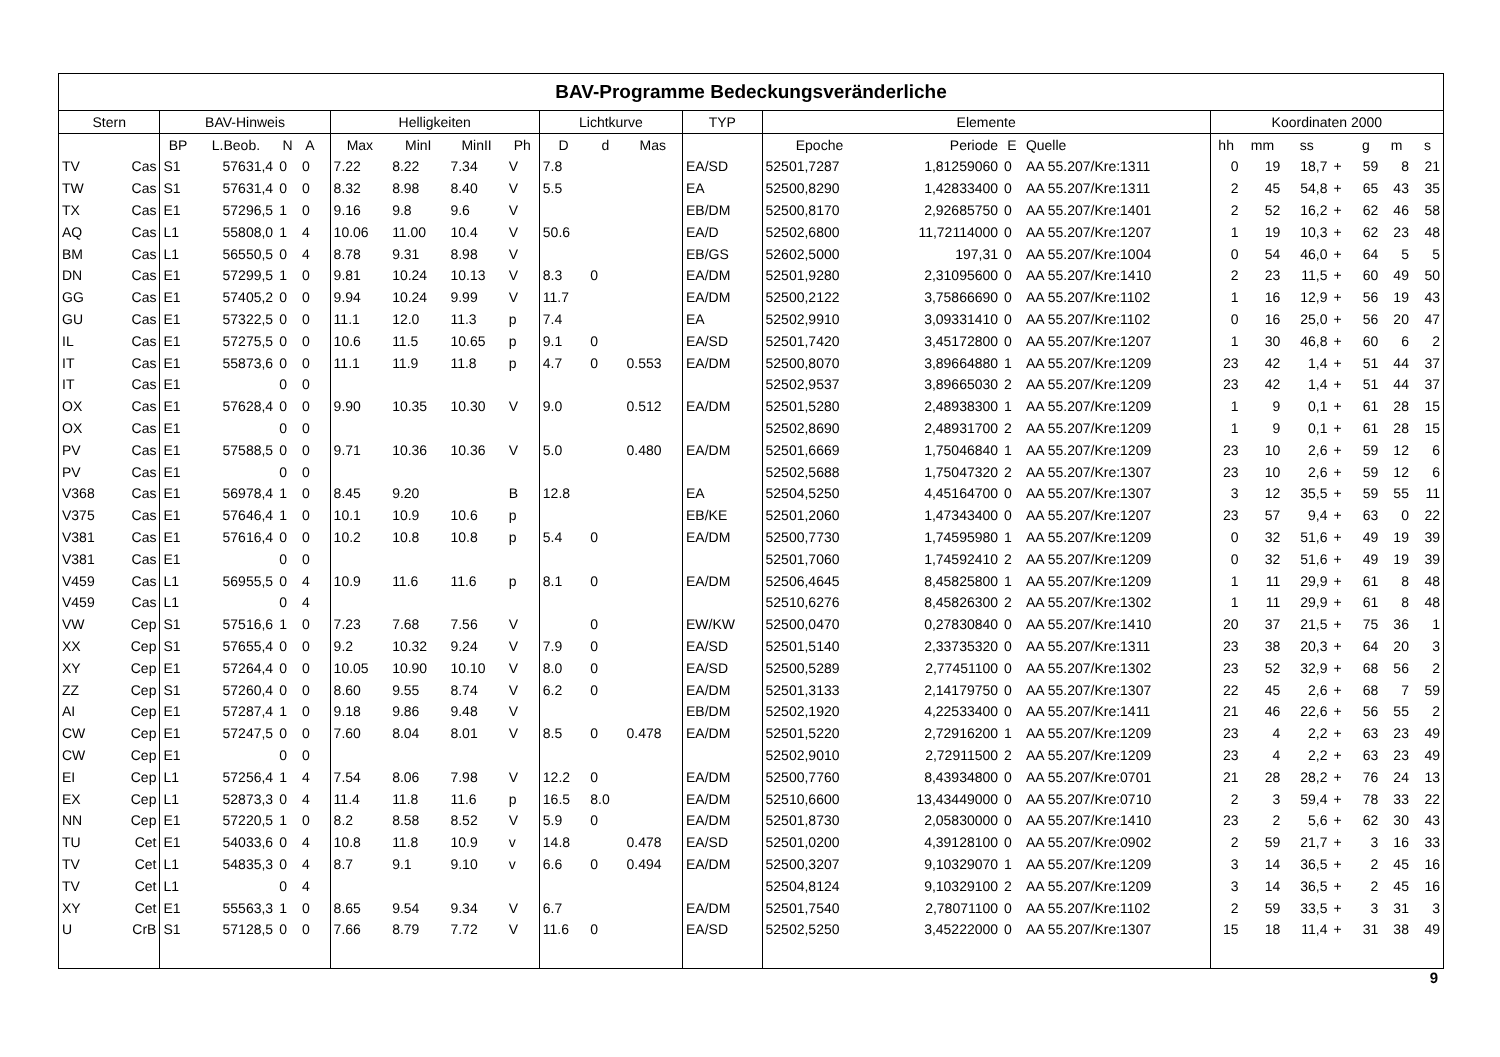| BAV-Programme Bedeckungsveränderliche | | | | | | | | | | | | | | | | | | | | | | | | | |
| --- | --- | --- | --- | --- | --- | --- | --- | --- | --- | --- | --- | --- | --- | --- | --- | --- | --- | --- | --- | --- | --- | --- | --- | --- | --- |
| Stern | | BAV-Hinweis | | | | | Helligkeiten | | | | Lichtkurve | | | TYP | Elemente | | | | Koordinaten 2000 | | | | | | |
| | | BP | L.Beob. | N | A | | Max | MinI | MinII | Ph | D | d | Mas | | Epoche | Periode | E | Quelle | hh | mm | ss | | g | m | s |
| TV | Cas | S1 | 57631,4 | 0 | 0 | | 7.22 | 8.22 | 7.34 | V | 7.8 | | | EA/SD | 52501,7287 | 1,81259060 | 0 | AA 55.207/Kre:1311 | 0 | 19 | 18,7 | + | 59 | 8 | 21 |
| TW | Cas | S1 | 57631,4 | 0 | 0 | | 8.32 | 8.98 | 8.40 | V | 5.5 | | | EA | 52500,8290 | 1,42833400 | 0 | AA 55.207/Kre:1311 | 2 | 45 | 54,8 | + | 65 | 43 | 35 |
| TX | Cas | E1 | 57296,5 | 1 | 0 | | 9.16 | 9.8 | 9.6 | V | | | | EB/DM | 52500,8170 | 2,92685750 | 0 | AA 55.207/Kre:1401 | 2 | 52 | 16,2 | + | 62 | 46 | 58 |
| AQ | Cas | L1 | 55808,0 | 1 | 4 | | 10.06 | 11.00 | 10.4 | V | 50.6 | | | EA/D | 52502,6800 | 11,72114000 | 0 | AA 55.207/Kre:1207 | 1 | 19 | 10,3 | + | 62 | 23 | 48 |
| BM | Cas | L1 | 56550,5 | 0 | 4 | | 8.78 | 9.31 | 8.98 | V | | | | EB/GS | 52602,5000 | 197,31 | 0 | AA 55.207/Kre:1004 | 0 | 54 | 46,0 | + | 64 | 5 | 5 |
| DN | Cas | E1 | 57299,5 | 1 | 0 | | 9.81 | 10.24 | 10.13 | V | 8.3 | 0 | | EA/DM | 52501,9280 | 2,31095600 | 0 | AA 55.207/Kre:1410 | 2 | 23 | 11,5 | + | 60 | 49 | 50 |
| GG | Cas | E1 | 57405,2 | 0 | 0 | | 9.94 | 10.24 | 9.99 | V | 11.7 | | | EA/DM | 52500,2122 | 3,75866690 | 0 | AA 55.207/Kre:1102 | 1 | 16 | 12,9 | + | 56 | 19 | 43 |
| GU | Cas | E1 | 57322,5 | 0 | 0 | | 11.1 | 12.0 | 11.3 | p | 7.4 | | | EA | 52502,9910 | 3,09331410 | 0 | AA 55.207/Kre:1102 | 0 | 16 | 25,0 | + | 56 | 20 | 47 |
| IL | Cas | E1 | 57275,5 | 0 | 0 | | 10.6 | 11.5 | 10.65 | p | 9.1 | 0 | | EA/SD | 52501,7420 | 3,45172800 | 0 | AA 55.207/Kre:1207 | 1 | 30 | 46,8 | + | 60 | 6 | 2 |
| IT | Cas | E1 | 55873,6 | 0 | 0 | | 11.1 | 11.9 | 11.8 | p | 4.7 | 0 | 0.553 | EA/DM | 52500,8070 | 3,89664880 | 1 | AA 55.207/Kre:1209 | 23 | 42 | 1,4 | + | 51 | 44 | 37 |
| IT | Cas | E1 | | 0 | 0 | | | | | | | | | | 52502,9537 | 3,89665030 | 2 | AA 55.207/Kre:1209 | 23 | 42 | 1,4 | + | 51 | 44 | 37 |
| OX | Cas | E1 | 57628,4 | 0 | 0 | | 9.90 | 10.35 | 10.30 | V | 9.0 | | 0.512 | EA/DM | 52501,5280 | 2,48938300 | 1 | AA 55.207/Kre:1209 | 1 | 9 | 0,1 | + | 61 | 28 | 15 |
| OX | Cas | E1 | | 0 | 0 | | | | | | | | | | 52502,8690 | 2,48931700 | 2 | AA 55.207/Kre:1209 | 1 | 9 | 0,1 | + | 61 | 28 | 15 |
| PV | Cas | E1 | 57588,5 | 0 | 0 | | 9.71 | 10.36 | 10.36 | V | 5.0 | | 0.480 | EA/DM | 52501,6669 | 1,75046840 | 1 | AA 55.207/Kre:1209 | 23 | 10 | 2,6 | + | 59 | 12 | 6 |
| PV | Cas | E1 | | 0 | 0 | | | | | | | | | | 52502,5688 | 1,75047320 | 2 | AA 55.207/Kre:1307 | 23 | 10 | 2,6 | + | 59 | 12 | 6 |
| V368 | Cas | E1 | 56978,4 | 1 | 0 | | 8.45 | 9.20 | | B | 12.8 | | | EA | 52504,5250 | 4,45164700 | 0 | AA 55.207/Kre:1307 | 3 | 12 | 35,5 | + | 59 | 55 | 11 |
| V375 | Cas | E1 | 57646,4 | 1 | 0 | | 10.1 | 10.9 | 10.6 | p | | | | EB/KE | 52501,2060 | 1,47343400 | 0 | AA 55.207/Kre:1207 | 23 | 57 | 9,4 | + | 63 | 0 | 22 |
| V381 | Cas | E1 | 57616,4 | 0 | 0 | | 10.2 | 10.8 | 10.8 | p | 5.4 | 0 | | EA/DM | 52500,7730 | 1,74595980 | 1 | AA 55.207/Kre:1209 | 0 | 32 | 51,6 | + | 49 | 19 | 39 |
| V381 | Cas | E1 | | 0 | 0 | | | | | | | | | | 52501,7060 | 1,74592410 | 2 | AA 55.207/Kre:1209 | 0 | 32 | 51,6 | + | 49 | 19 | 39 |
| V459 | Cas | L1 | 56955,5 | 0 | 4 | | 10.9 | 11.6 | 11.6 | p | 8.1 | 0 | | EA/DM | 52506,4645 | 8,45825800 | 1 | AA 55.207/Kre:1209 | 1 | 11 | 29,9 | + | 61 | 8 | 48 |
| V459 | Cas | L1 | | 0 | 4 | | | | | | | | | | 52510,6276 | 8,45826300 | 2 | AA 55.207/Kre:1302 | 1 | 11 | 29,9 | + | 61 | 8 | 48 |
| VW | Cep | S1 | 57516,6 | 1 | 0 | | 7.23 | 7.68 | 7.56 | V | | 0 | | EW/KW | 52500,0470 | 0,27830840 | 0 | AA 55.207/Kre:1410 | 20 | 37 | 21,5 | + | 75 | 36 | 1 |
| XX | Cep | S1 | 57655,4 | 0 | 0 | | 9.2 | 10.32 | 9.24 | V | 7.9 | 0 | | EA/SD | 52501,5140 | 2,33735320 | 0 | AA 55.207/Kre:1311 | 23 | 38 | 20,3 | + | 64 | 20 | 3 |
| XY | Cep | E1 | 57264,4 | 0 | 0 | | 10.05 | 10.90 | 10.10 | V | 8.0 | 0 | | EA/SD | 52500,5289 | 2,77451100 | 0 | AA 55.207/Kre:1302 | 23 | 52 | 32,9 | + | 68 | 56 | 2 |
| ZZ | Cep | S1 | 57260,4 | 0 | 0 | | 8.60 | 9.55 | 8.74 | V | 6.2 | 0 | | EA/DM | 52501,3133 | 2,14179750 | 0 | AA 55.207/Kre:1307 | 22 | 45 | 2,6 | + | 68 | 7 | 59 |
| AI | Cep | E1 | 57287,4 | 1 | 0 | | 9.18 | 9.86 | 9.48 | V | | | | EB/DM | 52502,1920 | 4,22533400 | 0 | AA 55.207/Kre:1411 | 21 | 46 | 22,6 | + | 56 | 55 | 2 |
| CW | Cep | E1 | 57247,5 | 0 | 0 | | 7.60 | 8.04 | 8.01 | V | 8.5 | 0 | 0.478 | EA/DM | 52501,5220 | 2,72916200 | 1 | AA 55.207/Kre:1209 | 23 | 4 | 2,2 | + | 63 | 23 | 49 |
| CW | Cep | E1 | | 0 | 0 | | | | | | | | | | 52502,9010 | 2,72911500 | 2 | AA 55.207/Kre:1209 | 23 | 4 | 2,2 | + | 63 | 23 | 49 |
| EI | Cep | L1 | 57256,4 | 1 | 4 | | 7.54 | 8.06 | 7.98 | V | 12.2 | 0 | | EA/DM | 52500,7760 | 8,43934800 | 0 | AA 55.207/Kre:0701 | 21 | 28 | 28,2 | + | 76 | 24 | 13 |
| EX | Cep | L1 | 52873,3 | 0 | 4 | | 11.4 | 11.8 | 11.6 | p | 16.5 | 8.0 | | EA/DM | 52510,6600 | 13,43449000 | 0 | AA 55.207/Kre:0710 | 2 | 3 | 59,4 | + | 78 | 33 | 22 |
| NN | Cep | E1 | 57220,5 | 1 | 0 | | 8.2 | 8.58 | 8.52 | V | 5.9 | 0 | | EA/DM | 52501,8730 | 2,05830000 | 0 | AA 55.207/Kre:1410 | 23 | 2 | 5,6 | + | 62 | 30 | 43 |
| TU | Cet | E1 | 54033,6 | 0 | 4 | | 10.8 | 11.8 | 10.9 | v | 14.8 | | 0.478 | EA/SD | 52501,0200 | 4,39128100 | 0 | AA 55.207/Kre:0902 | 2 | 59 | 21,7 | + | 3 | 16 | 33 |
| TV | Cet | L1 | 54835,3 | 0 | 4 | | 8.7 | 9.1 | 9.10 | v | 6.6 | 0 | 0.494 | EA/DM | 52500,3207 | 9,10329070 | 1 | AA 55.207/Kre:1209 | 3 | 14 | 36,5 | + | 2 | 45 | 16 |
| TV | Cet | L1 | | 0 | 4 | | | | | | | | | | 52504,8124 | 9,10329100 | 2 | AA 55.207/Kre:1209 | 3 | 14 | 36,5 | + | 2 | 45 | 16 |
| XY | Cet | E1 | 55563,3 | 1 | 0 | | 8.65 | 9.54 | 9.34 | V | 6.7 | | | EA/DM | 52501,7540 | 2,78071100 | 0 | AA 55.207/Kre:1102 | 2 | 59 | 33,5 | + | 3 | 31 | 3 |
| U | CrB | S1 | 57128,5 | 0 | 0 | | 7.66 | 8.79 | 7.72 | V | 11.6 | 0 | | EA/SD | 52502,5250 | 3,45222000 | 0 | AA 55.207/Kre:1307 | 15 | 18 | 11,4 | + | 31 | 38 | 49 |
9